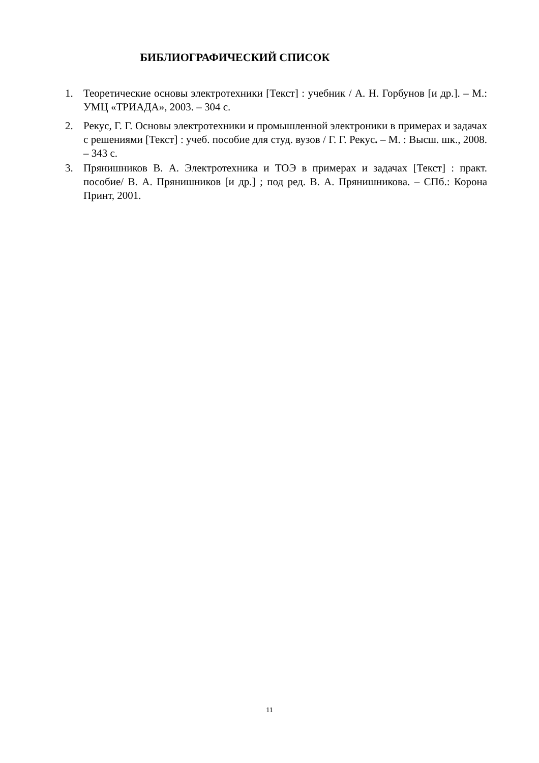БИБЛИОГРАФИЧЕСКИЙ СПИСОК
1. Теоретические основы электротехники [Текст] : учебник / А. Н. Горбунов [и др.]. – М.: УМЦ «ТРИАДА», 2003. – 304 с.
2. Рекус, Г. Г. Основы электротехники и промышленной электроники в примерах и задачах с решениями [Текст] : учеб. пособие для студ. вузов / Г. Г. Рекус. – М. : Высш. шк., 2008. – 343 с.
3. Прянишников В. А. Электротехника и ТОЭ в примерах и задачах [Текст] : практ. пособие/ В. А. Прянишников [и др.] ; под ред. В. А. Прянишникова. – СПб.: Корона Принт, 2001.
11